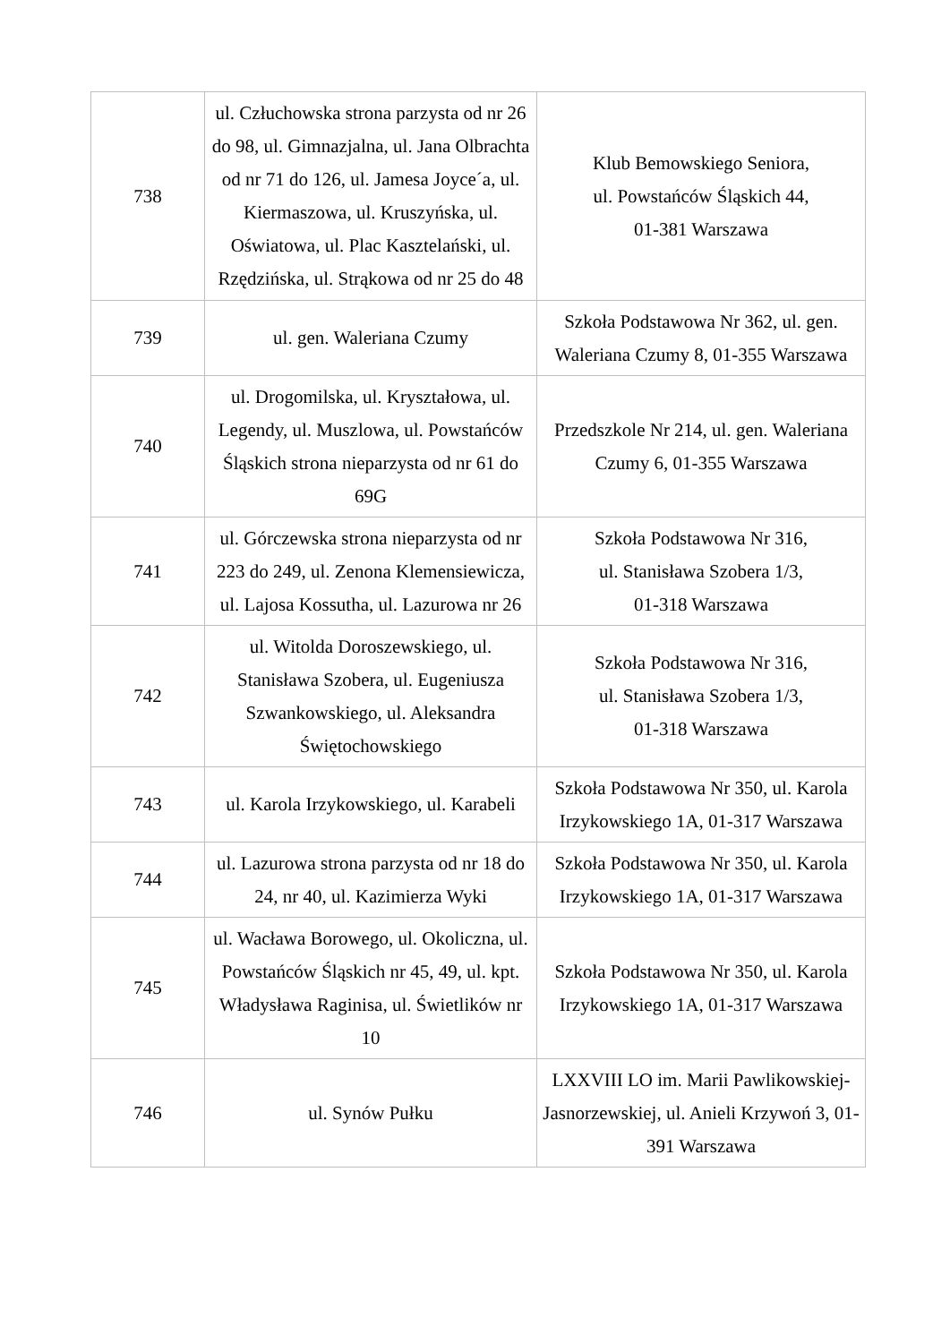| 738 | ul. Człuchowska strona parzysta od nr 26 do 98, ul. Gimnazjalna, ul. Jana Olbrachta od nr 71 do 126, ul. Jamesa Joyce´a, ul. Kiermaszowa, ul. Kruszyńska, ul. Oświatowa, ul. Plac Kasztelański, ul. Rzędzińska, ul. Strąkowa od nr 25 do 48 | Klub Bemowskiego Seniora, ul. Powstańców Śląskich 44, 01-381 Warszawa |
| 739 | ul. gen. Waleriana Czumy | Szkoła Podstawowa Nr 362, ul. gen. Waleriana Czumy 8, 01-355 Warszawa |
| 740 | ul. Drogomilska, ul. Kryształowa, ul. Legendy, ul. Muszlowa, ul. Powstańców Śląskich strona nieparzysta od nr 61 do 69G | Przedszkole Nr 214, ul. gen. Waleriana Czumy 6, 01-355 Warszawa |
| 741 | ul. Górczewska strona nieparzysta od nr 223 do 249, ul. Zenona Klemensiewicza, ul. Lajosa Kossutha, ul. Lazurowa nr 26 | Szkoła Podstawowa Nr 316, ul. Stanisława Szobera 1/3, 01-318 Warszawa |
| 742 | ul. Witolda Doroszewskiego, ul. Stanisława Szobera, ul. Eugeniusza Szwankowskiego, ul. Aleksandra Świętochowskiego | Szkoła Podstawowa Nr 316, ul. Stanisława Szobera 1/3, 01-318 Warszawa |
| 743 | ul. Karola Irzykowskiego, ul. Karabeli | Szkoła Podstawowa Nr 350, ul. Karola Irzykowskiego 1A, 01-317 Warszawa |
| 744 | ul. Lazurowa strona parzysta od nr 18 do 24, nr 40, ul. Kazimierza Wyki | Szkoła Podstawowa Nr 350, ul. Karola Irzykowskiego 1A, 01-317 Warszawa |
| 745 | ul. Wacława Borowego, ul. Okoliczna, ul. Powstańców Śląskich nr 45, 49, ul. kpt. Władysława Raginisa, ul. Świetlików nr 10 | Szkoła Podstawowa Nr 350, ul. Karola Irzykowskiego 1A, 01-317 Warszawa |
| 746 | ul. Synów Pułku | LXXVIII LO im. Marii Pawlikowskiej-Jasnorzewskiej, ul. Anieli Krzywoń 3, 01-391 Warszawa |